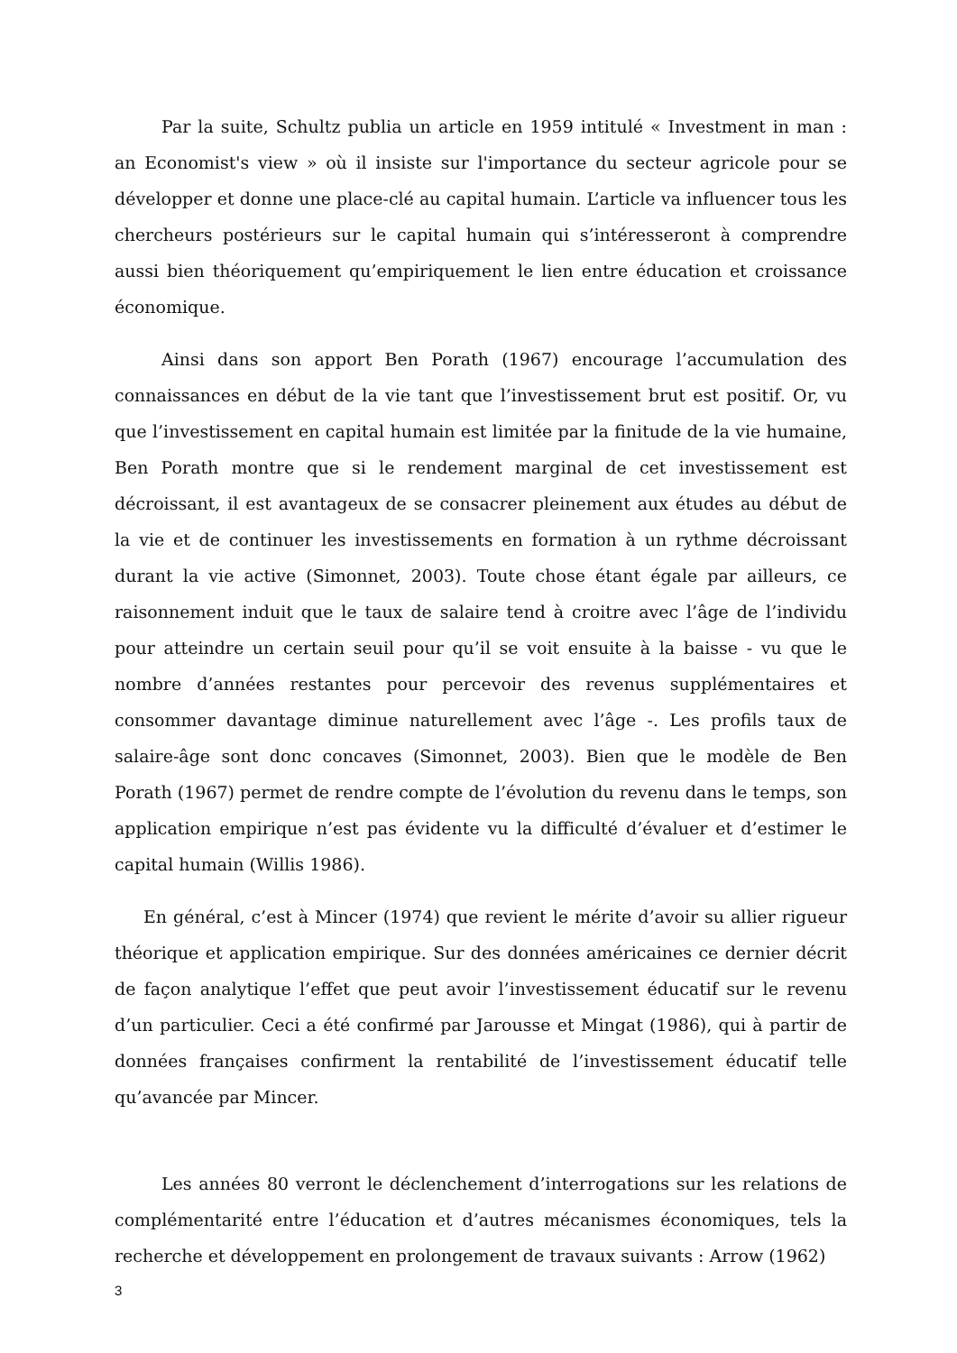Par la suite, Schultz publia un article en 1959 intitulé « Investment in man : an Economist's view » où il insiste sur l'importance du secteur agricole pour se développer et donne une place-clé au capital humain. L’article va influencer tous les chercheurs postérieurs sur le capital humain qui s’intéresseront à comprendre aussi bien théoriquement qu’empiriquement le lien entre éducation et croissance économique.
Ainsi dans son apport Ben Porath (1967) encourage l’accumulation des connaissances en début de la vie tant que l’investissement brut est positif. Or, vu que l’investissement en capital humain est limitée par la finitude de la vie humaine, Ben Porath montre que si le rendement marginal de cet investissement est décroissant, il est avantageux de se consacrer pleinement aux études au début de la vie et de continuer les investissements en formation à un rythme décroissant durant la vie active (Simonnet, 2003). Toute chose étant égale par ailleurs, ce raisonnement induit que le taux de salaire tend à croitre avec l’âge de l’individu pour atteindre un certain seuil pour qu’il se voit ensuite à la baisse - vu que le nombre d’années restantes pour percevoir des revenus supplémentaires et consommer davantage diminue naturellement avec l’âge -. Les profils taux de salaire-âge sont donc concaves (Simonnet, 2003). Bien que le modèle de Ben Porath (1967) permet de rendre compte de l’évolution du revenu dans le temps, son application empirique n’est pas évidente vu la difficulté d’évaluer et d’estimer le capital humain (Willis 1986).
En général, c’est à Mincer (1974) que revient le mérite d’avoir su allier rigueur théorique et application empirique. Sur des données américaines ce dernier décrit de façon analytique l’effet que peut avoir l’investissement éducatif sur le revenu d’un particulier. Ceci a été confirmé par Jarousse et Mingat (1986), qui à partir de données françaises confirment la rentabilité de l’investissement éducatif telle qu’avancée par Mincer.
Les années 80 verront le déclenchement d’interrogations sur les relations de complémentarité entre l’éducation et d’autres mécanismes économiques, tels la recherche et développement en prolongement de travaux suivants : Arrow (1962)
3